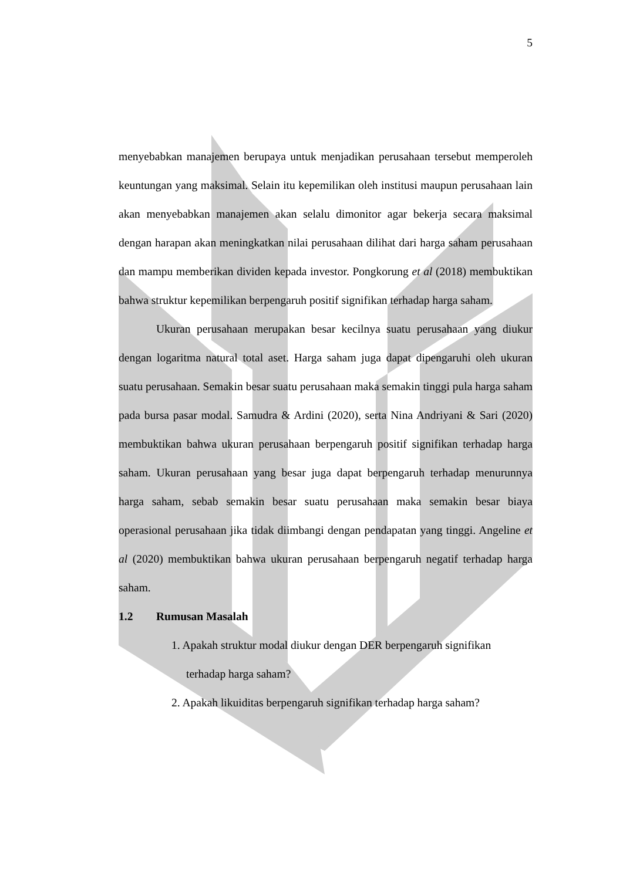5
menyebabkan manajemen berupaya untuk menjadikan perusahaan tersebut memperoleh keuntungan yang maksimal. Selain itu kepemilikan oleh institusi maupun perusahaan lain akan menyebabkan manajemen akan selalu dimonitor agar bekerja secara maksimal dengan harapan akan meningkatkan nilai perusahaan dilihat dari harga saham perusahaan dan mampu memberikan dividen kepada investor. Pongkorung et al (2018) membuktikan bahwa struktur kepemilikan berpengaruh positif signifikan terhadap harga saham.
Ukuran perusahaan merupakan besar kecilnya suatu perusahaan yang diukur dengan logaritma natural total aset. Harga saham juga dapat dipengaruhi oleh ukuran suatu perusahaan. Semakin besar suatu perusahaan maka semakin tinggi pula harga saham pada bursa pasar modal. Samudra & Ardini (2020), serta Nina Andriyani & Sari (2020) membuktikan bahwa ukuran perusahaan berpengaruh positif signifikan terhadap harga saham. Ukuran perusahaan yang besar juga dapat berpengaruh terhadap menurunnya harga saham, sebab semakin besar suatu perusahaan maka semakin besar biaya operasional perusahaan jika tidak diimbangi dengan pendapatan yang tinggi. Angeline et al (2020) membuktikan bahwa ukuran perusahaan berpengaruh negatif terhadap harga saham.
1.2 Rumusan Masalah
1. Apakah struktur modal diukur dengan DER berpengaruh signifikan
terhadap harga saham?
2. Apakah likuiditas berpengaruh signifikan terhadap harga saham?